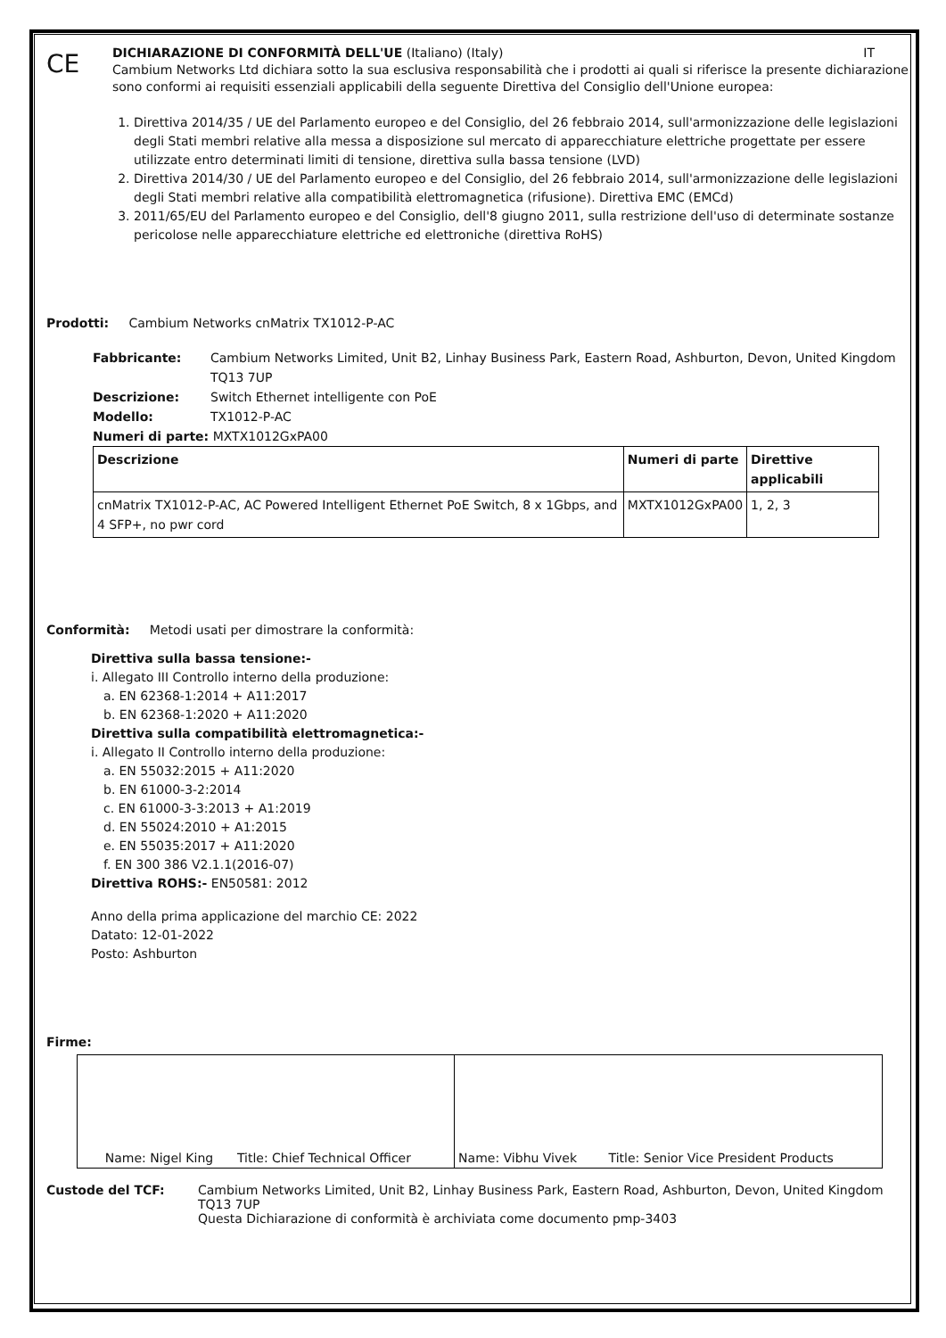CE
DICHIARAZIONE DI CONFORMITÀ DELL'UE (Italiano) (Italy) IT
Cambium Networks Ltd dichiara sotto la sua esclusiva responsabilità che i prodotti ai quali si riferisce la presente dichiarazione sono conformi ai requisiti essenziali applicabili della seguente Direttiva del Consiglio dell'Unione europea:
1. Direttiva 2014/35 / UE del Parlamento europeo e del Consiglio, del 26 febbraio 2014, sull'armonizzazione delle legislazioni degli Stati membri relative alla messa a disposizione sul mercato di apparecchiature elettriche progettate per essere utilizzate entro determinati limiti di tensione, direttiva sulla bassa tensione (LVD)
2. Direttiva 2014/30 / UE del Parlamento europeo e del Consiglio, del 26 febbraio 2014, sull'armonizzazione delle legislazioni degli Stati membri relative alla compatibilità elettromagnetica (rifusione). Direttiva EMC (EMCd)
3. 2011/65/EU del Parlamento europeo e del Consiglio, dell'8 giugno 2011, sulla restrizione dell'uso di determinate sostanze pericolose nelle apparecchiature elettriche ed elettroniche (direttiva RoHS)
Prodotti: Cambium Networks cnMatrix TX1012-P-AC
| Fabbricante: | Cambium Networks Limited, Unit B2, Linhay Business Park, Eastern Road, Ashburton, Devon, United Kingdom TQ13 7UP |
| Descrizione: | Switch Ethernet intelligente con PoE |
| Modello: | TX1012-P-AC |
Numeri di parte: MXTX1012GxPA00
| Descrizione | Numeri di parte | Direttive applicabili |
| --- | --- | --- |
| cnMatrix TX1012-P-AC, AC Powered Intelligent Ethernet PoE Switch, 8 x 1Gbps, and 4 SFP+, no pwr cord | MXTX1012GxPA00 | 1, 2, 3 |
Conformità: Metodi usati per dimostrare la conformità:
Direttiva sulla bassa tensione:-
i. Allegato III Controllo interno della produzione:
a. EN 62368-1:2014 + A11:2017
b. EN 62368-1:2020 + A11:2020
Direttiva sulla compatibilità elettromagnetica:-
i. Allegato II Controllo interno della produzione:
a. EN 55032:2015 + A11:2020
b. EN 61000-3-2:2014
c. EN 61000-3-3:2013 + A1:2019
d. EN 55024:2010 + A1:2015
e. EN 55035:2017 + A11:2020
f. EN 300 386 V2.1.1(2016-07)
Direttiva ROHS:- EN50581: 2012
Anno della prima applicazione del marchio CE: 2022
Datato: 12-01-2022
Posto: Ashburton
Firme:
| Name: Nigel King Title: Chief Technical Officer | Name: Vibhu Vivek Title: Senior Vice President Products |
| Custode del TCF: | Cambium Networks Limited, Unit B2, Linhay Business Park, Eastern Road, Ashburton, Devon, United Kingdom TQ13 7UP Questa Dichiarazione di conformità è archiviata come documento pmp-3403 |